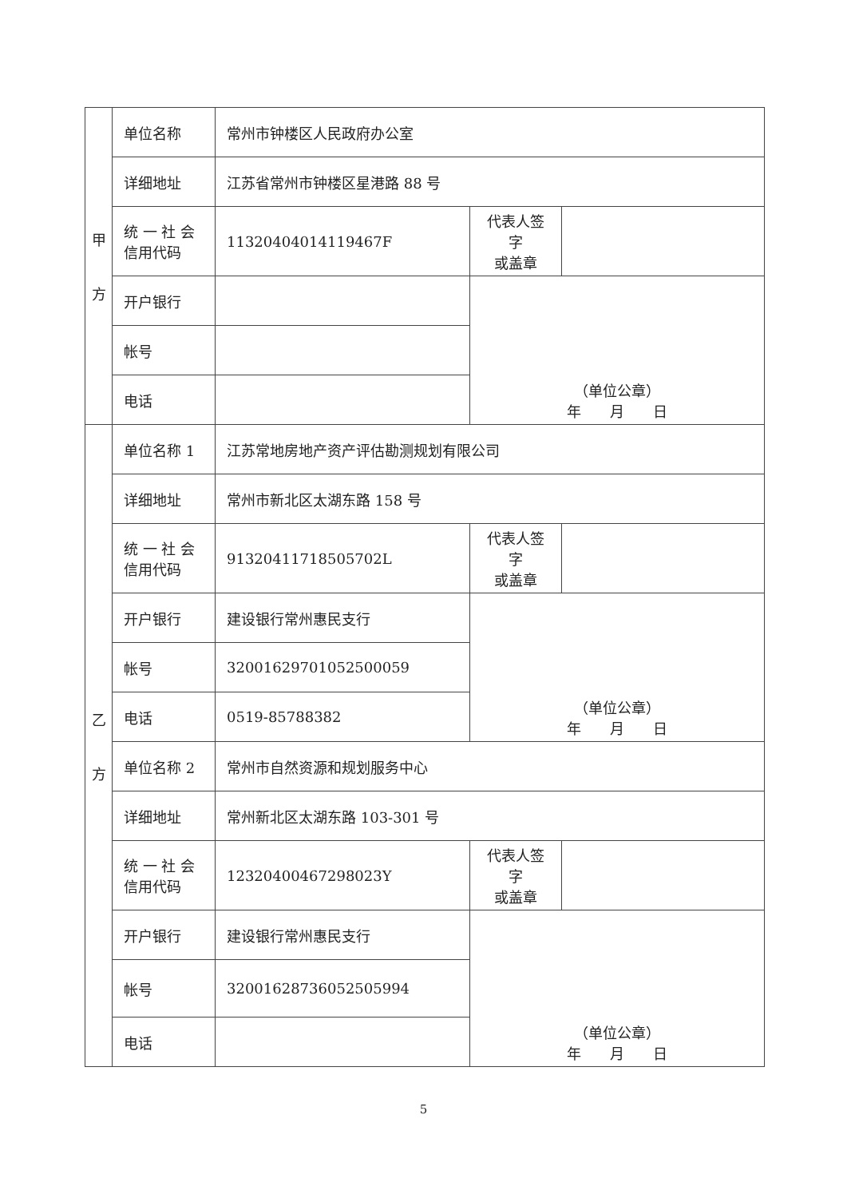| 甲 方 | 单位名称 | 常州市钟楼区人民政府办公室 | | |
| | 详细地址 | 江苏省常州市钟楼区星港路 88 号 | | |
| | 统 一 社 会 信用代码 | 11320404014119467F | 代表人签字 或盖章 | |
| | 开户银行 | | （单位公章） 年 月 日 | |
| | 帐号 | | | |
| | 电话 | | | |
| 乙 方 | 单位名称 1 | 江苏常地房地产资产评估勘测规划有限公司 | | |
| | 详细地址 | 常州市新北区太湖东路 158 号 | | |
| | 统 一 社 会 信用代码 | 91320411718505702L | 代表人签字 或盖章 | |
| | 开户银行 | 建设银行常州惠民支行 | （单位公章） 年 月 日 | |
| | 帐号 | 32001629701052500059 | | |
| | 电话 | 0519-85788382 | | |
| | 单位名称 2 | 常州市自然资源和规划服务中心 | | |
| | 详细地址 | 常州新北区太湖东路 103-301 号 | | |
| | 统 一 社 会 信用代码 | 12320400467298023Y | 代表人签字 或盖章 | |
| | 开户银行 | 建设银行常州惠民支行 | （单位公章） 年 月 日 | |
| | 帐号 | 32001628736052505994 | | |
| | 电话 | | | |
5